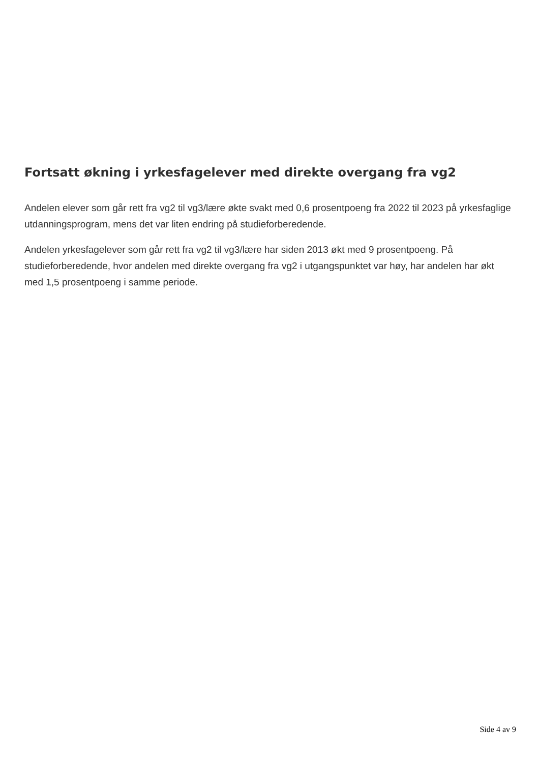Fortsatt økning i yrkesfagelever med direkte overgang fra vg2
Andelen elever som går rett fra vg2 til vg3/lære økte svakt med 0,6 prosentpoeng fra 2022 til 2023 på yrkesfaglige utdanningsprogram, mens det var liten endring på studieforberedende.
Andelen yrkesfagelever som går rett fra vg2 til vg3/lære har siden 2013 økt med 9 prosentpoeng. På studieforberedende, hvor andelen med direkte overgang fra vg2 i utgangspunktet var høy, har andelen har økt med 1,5 prosentpoeng i samme periode.
Side 4 av 9